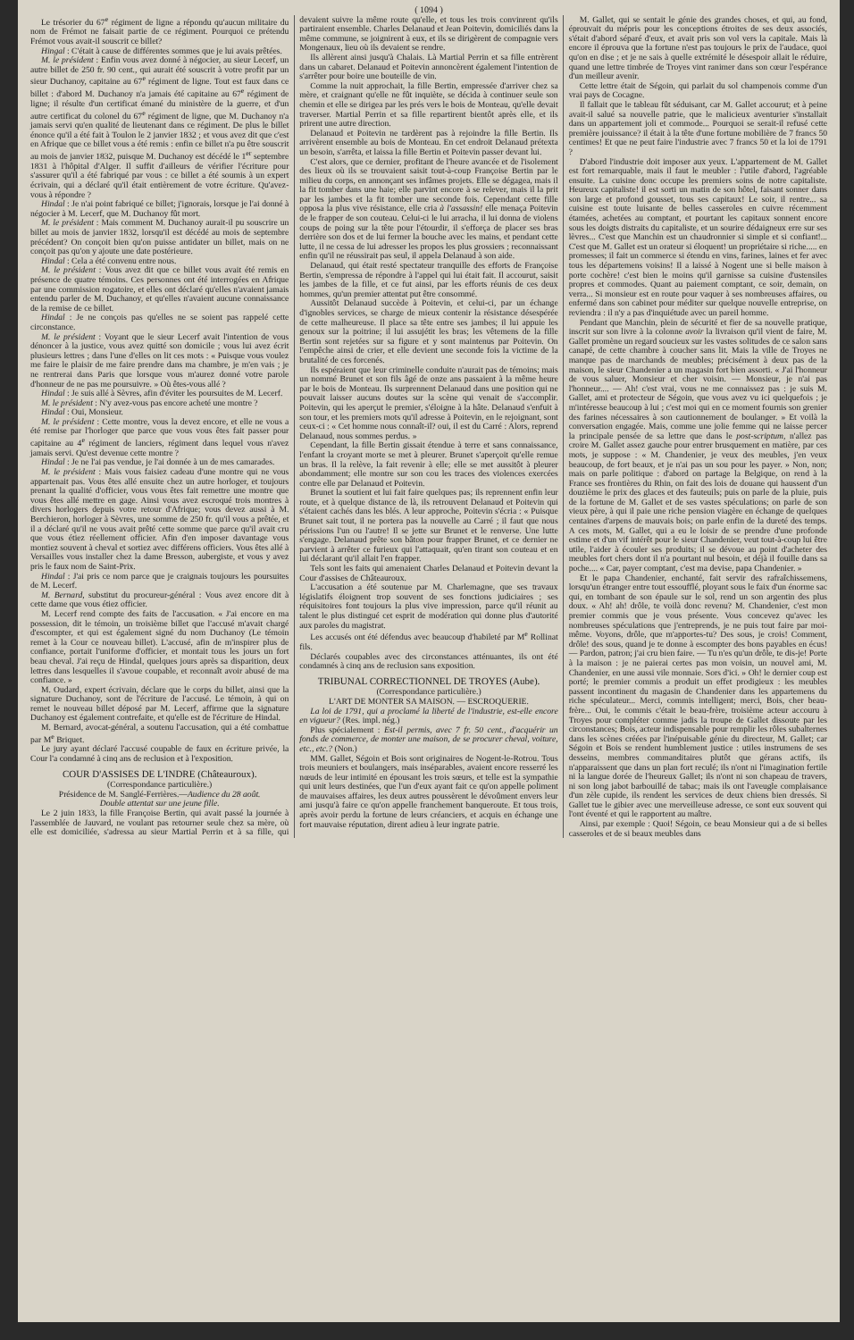( 1094 )
Le trésorier du 67<sup>e</sup> régiment de ligne a répondu qu'aucun militaire du nom de Frémot ne faisait partie de ce régiment. Pourquoi ce prétendu Frémot vous avait-il souscrit ce billet?
Hingal : C'était à cause de différentes sommes que je lui avais prêtées.
M. le président : Enfin vous avez donné à négocier, au sieur Lecerf, un autre billet de 250 fr. 90 cent., qui aurait été souscrit à votre profit par un sieur Duchanoy, capitaine au 67<sup>e</sup> régiment de ligne. Tout est faux dans ce billet : d'abord M. Duchanoy n'a jamais été capitaine au 67<sup>e</sup> régiment de ligne; il résulte d'un certificat émané du ministère de la guerre, et d'un autre certificat du colonel du 67<sup>e</sup> régiment de ligne, que M. Duchanoy n'a jamais servi qu'en qualité de lieutenant dans ce régiment. De plus le billet énonce qu'il a été fait à Toulon le 2 janvier 1832 ; et vous avez dit que c'est en Afrique que ce billet vous a été remis : enfin ce billet n'a pu être souscrit au mois de janvier 1832, puisque M. Duchanoy est décédé le 1<sup>er</sup> septembre 1831 à l'hôpital d'Alger. Il suffit d'ailleurs de vérifier l'écriture pour s'assurer qu'il a été fabriqué par vous : ce billet a été soumis à un expert écrivain, qui a déclaré qu'il était entièrement de votre écriture. Qu'avez-vous à répondre ?
Hindal : Je n'ai point fabriqué ce billet; j'ignorais, lorsque je l'ai donné à négocier à M. Lecerf, que M. Duchanoy fût mort.
M. le président : Mais comment M. Duchanoy aurait-il pu souscrire un billet au mois de janvier 1832, lorsqu'il est décédé au mois de septembre précédent? On conçoit bien qu'on puisse antidater un billet, mais on ne conçoit pas qu'on y ajoute une date postérieure.
Hindal : Cela a été convenu entre nous.
M. le président : Vous avez dit que ce billet vous avait été remis en présence de quatre témoins. Ces personnes ont été interrogées en Afrique par une commission rogatoire, et elles ont déclaré qu'elles n'avaient jamais entendu parler de M. Duchanoy, et qu'elles n'avaient aucune connaissance de la remise de ce billet.
Hindal : Je ne conçois pas qu'elles ne se soient pas rappelé cette circonstance.
M. le président : Voyant que le sieur Lecerf avait l'intention de vous dénoncer à la justice, vous avez quitté son domicile ; vous lui avez écrit plusieurs lettres ; dans l'une d'elles on lit ces mots : « Puisque vous voulez me faire le plaisir de me faire prendre dans ma chambre, je m'en vais ; je ne rentrerai dans Paris que lorsque vous m'aurez donné votre parole d'honneur de ne pas me poursuivre. » Où êtes-vous allé ?
Hindal : Je suis allé à Sèvres, afin d'éviter les poursuites de M. Lecerf.
M. le président : N'y avez-vous pas encore acheté une montre ?
Hindal : Oui, Monsieur.
M. le président : Cette montre, vous la devez encore, et elle ne vous a été remise par l'horloger que parce que vous vous êtes fait passer pour capitaine au 4<sup>e</sup> régiment de lanciers, régiment dans lequel vous n'avez jamais servi. Qu'est devenue cette montre ?
Hindal : Je ne l'ai pas vendue, je l'ai donnée à un de mes camarades.
M. le président : Mais vous faisiez cadeau d'une montre qui ne vous appartenait pas. Vous êtes allé ensuite chez un autre horloger, et toujours prenant la qualité d'officier, vous vous êtes fait remettre une montre que vous êtes allé mettre en gage. Ainsi vous avez escroqué trois montres à divers horlogers depuis votre retour d'Afrique; vous devez aussi à M. Berchieron, horloger à Sèvres, une somme de 250 fr. qu'il vous a prêtée, et il a déclaré qu'il ne vous avait prêté cette somme que parce qu'il avait cru que vous étiez réellement officier. Afin d'en imposer davantage vous montiez souvent à cheval et sortiez avec différens officiers. Vous êtes allé à Versailles vous installer chez la dame Bresson, aubergiste, et vous y avez pris le faux nom de Saint-Prix.
Hindal : J'ai pris ce nom parce que je craignais toujours les poursuites de M. Lecerf.
M. Bernard, substitut du procureur-général : Vous avez encore dit à cette dame que vous étiez officier.
M. Lecerf rend compte des faits de l'accusation. « J'ai encore en ma possession, dit le témoin, un troisième billet que l'accusé m'avait chargé d'escompter, et qui est également signé du nom Duchanoy (Le témoin remet à la Cour ce nouveau billet). L'accusé, afin de m'inspirer plus de confiance, portait l'uniforme d'officier, et montait tous les jours un fort beau cheval. J'ai reçu de Hindal, quelques jours après sa disparition, deux lettres dans lesquelles il s'avoue coupable, et reconnaît avoir abusé de ma confiance. »
M. Oudard, expert écrivain, déclare que le corps du billet, ainsi que la signature Duchanoy, sont de l'écriture de l'accusé. Le témoin, à qui on remet le nouveau billet déposé par M. Lecerf, affirme que la signature Duchanoy est également contrefaite, et qu'elle est de l'écriture de Hindal.
M. Bernard, avocat-général, a soutenu l'accusation, qui a été combattue par M<sup>e</sup> Briquet.
Le jury ayant déclaré l'accusé coupable de faux en écriture privée, la Cour l'a condamné à cinq ans de reclusion et à l'exposition.
COUR D'ASSISES DE L'INDRE (Châteauroux).
(Correspondance particulière.)
Présidence de M. Sanglé-Ferrières.—Audience du 28 août.
Double attentat sur une jeune fille.
Le 2 juin 1833, la fille Françoise Bertin, qui avait passé la journée à l'assemblée de Jauvard, ne voulant pas retourner seule chez sa mère, où elle est domiciliée, s'adressa au sieur Martial Perrin et à sa fille, qui devaient suivre la même route qu'elle, et tous les trois convinrent qu'ils partiraient ensemble. Charles Delanaud et Jean Poitevin, domiciliés dans la même commune, se joignirent à eux, et ils se dirigèrent de compagnie vers Mongenaux, lieu où ils devaient se rendre.
Ils allèrent ainsi jusqu'à Chalais. Là Martial Perrin et sa fille entrèrent dans un cabaret. Delanaud et Poitevin annoncèrent également l'intention de s'arrêter pour boire une bouteille de vin.
Comme la nuit approchait, la fille Bertin, empressée d'arriver chez sa mère, et craignant qu'elle ne fût inquiète, se décida à continuer seule son chemin et elle se dirigea par les prés vers le bois de Monteau, qu'elle devait traverser. Martial Perrin et sa fille repartirent bientôt après elle, et ils prirent une autre direction.
Delanaud et Poitevin ne tardèrent pas à rejoindre la fille Bertin. Ils arrivèrent ensemble au bois de Monteau. En cet endroit Delanaud prétexta un besoin, s'arrêta, et laissa la fille Bertin et Poitevin passer devant lui.
C'est alors, que ce dernier, profitant de l'heure avancée et de l'isolement des lieux où ils se trouvaient saisit tout-à-coup Françoise Bertin par le milieu du corps, en annonçant ses infâmes projets. Elle se dégagea, mais il la fit tomber dans une haie; elle parvint encore à se relever, mais il la prit par les jambes et la fit tomber une seconde fois. Cependant cette fille opposa la plus vive résistance, elle cria à l'assassin! elle menaça Poitevin de le frapper de son couteau. Celui-ci le lui arracha, il lui donna de violens coups de poing sur la tête pour l'étourdir, il s'efforça de placer ses bras derrière son dos et de lui fermer la bouche avec les mains, et pendant cette lutte, il ne cessa de lui adresser les propos les plus grossiers ; reconnaissant enfin qu'il ne réussirait pas seul, il appela Delanaud à son aide.
Delanaud, qui était resté spectateur tranquille des efforts de Françoise Bertin, s'empressa de répondre à l'appel qui lui était fait. Il accourut, saisit les jambes de la fille, et ce fut ainsi, par les efforts réunis de ces deux hommes, qu'un premier attentat put être consommé.
Aussitôt Delanaud succède à Poitevin, et celui-ci, par un échange d'ignobles services, se charge de mieux contenir la résistance désespérée de cette malheureuse. Il place sa tête entre ses jambes; il lui appuie les genoux sur la poitrine; il lui assujétit les bras; les vêtemens de la fille Bertin sont rejetées sur sa figure et y sont maintenus par Poitevin. On l'empêche ainsi de crier, et elle devient une seconde fois la victime de la brutalité de ces forcenés.
Ils espéraient que leur criminelle conduite n'aurait pas de témoins; mais un nommé Brunet et son fils âgé de onze ans passaient à la même heure par le bois de Monteau. Ils surprennent Delanaud dans une position qui ne pouvait laisser aucuns doutes sur la scène qui venait de s'accomplir. Poitevin, qui les aperçut le premier, s'éloigne à la hâte. Delanaud s'enfuit à son tour, et les premiers mots qu'il adresse à Poitevin, en le rejoignant, sont ceux-ci : « Cet homme nous connaît-il? oui, il est du Carré : Alors, reprend Delanaud, nous sommes perdus. »
Cependant, la fille Bertin gissait étendue à terre et sans connaissance, l'enfant la croyant morte se met à pleurer. Brunet s'aperçoit qu'elle remue un bras. Il la relève, la fait revenir à elle; elle se met aussitôt à pleurer abondamment; elle montre sur son cou les traces des violences exercées contre elle par Delanaud et Poitevin.
Brunet la soutient et lui fait faire quelques pas; ils reprennent enfin leur route, et à quelque distance de là, ils retrouvent Delanaud et Poitevin qui s'étaient cachés dans les blés. A leur approche, Poitevin s'écria : « Puisque Brunet sait tout, il ne portera pas la nouvelle au Carré ; il faut que nous périssions l'un ou l'autre! Il se jette sur Brunet et le renverse. Une lutte s'engage. Delanaud prête son bâton pour frapper Brunet, et ce dernier ne parvient à arrêter ce furieux qui l'attaquait, qu'en tirant son couteau et en lui déclarant qu'il allait l'en frapper.
Tels sont les faits qui amenaient Charles Delanaud et Poitevin devant la Cour d'assises de Châteauroux.
L'accusation a été soutenue par M. Charlemagne, que ses travaux législatifs éloignent trop souvent de ses fonctions judiciaires ; ses réquisitoires font toujours la plus vive impression, parce qu'il réunit au talent le plus distingué cet esprit de modération qui donne plus d'autorité aux paroles du magistrat.
Les accusés ont été défendus avec beaucoup d'habileté par M<sup>e</sup> Rollinat fils.
Déclarés coupables avec des circonstances atténuantes, ils ont été condamnés à cinq ans de reclusion sans exposition.
TRIBUNAL CORRECTIONNEL DE TROYES (Aube).
(Correspondance particulière.)
L'ART DE MONTER SA MAISON. — ESCROQUERIE.
La loi de 1791, qui a proclamé la liberté de l'industrie, est-elle encore en vigueur? (Res. impl. nég.)
Plus spécialement : Est-il permis, avec 7 fr. 50 cent., d'acquérir un fonds de commerce, de monter une maison, de se procurer cheval, voiture, etc., etc.? (Non.)
MM. Gallet, Ségoin et Bois sont originaires de Nogent-le-Rotrou. Tous trois meuniers et boulangers, mais inséparables, avaient encore resserré les nœuds de leur intimité en épousant les trois sœurs, et telle est la sympathie qui unit leurs destinées, que l'un d'eux ayant fait ce qu'on appelle poliment de mauvaises affaires, les deux autres poussèrent le dévoûment envers leur ami jusqu'à faire ce qu'on appelle franchement banqueroute. Et tous trois, après avoir perdu la fortune de leurs créanciers, et acquis en échange une fort mauvaise réputation, dirent adieu à leur ingrate patrie.
M. Gallet, qui se sentait le génie des grandes choses, et qui, au fond, éprouvait du mépris pour les conceptions étroites de ses deux associés, s'était d'abord séparé d'eux, et avait pris son vol vers la capitale. Mais là encore il éprouva que la fortune n'est pas toujours le prix de l'audace, quoi qu'on en dise ; et je ne sais à quelle extrémité le désespoir allait le réduire, quand une lettre timbrée de Troyes vint ranimer dans son cœur l'espérance d'un meilleur avenir.
Cette lettre était de Ségoin, qui parlait du sol champenois comme d'un vrai pays de Cocagne.
Il fallait que le tableau fût séduisant, car M. Gallet accourut; et à peine avait-il salué sa nouvelle patrie, que le malicieux aventurier s'installait dans un appartement joli et commode... Pourquoi se serait-il refusé cette première jouissance? il était à la tête d'une fortune mobilière de 7 francs 50 centimes! Et que ne peut faire l'industrie avec 7 francs 50 et la loi de 1791 ?
D'abord l'industrie doit imposer aux yeux. L'appartement de M. Gallet est fort remarquable, mais il faut le meubler : l'utile d'abord, l'agréable ensuite. La cuisine donc occupe les premiers soins de notre capitaliste. Heureux capitaliste! il est sorti un matin de son hôtel, faisant sonner dans son large et profond gousset, tous ses capitaux! Le soir, il rentre... sa cuisine est toute luisante de belles casseroles en cuivre récemment étamées, achetées au comptant, et pourtant les capitaux sonnent encore sous les doigts distraits du capitaliste, et un sourire dédaigneux erre sur ses lèvres... C'est que Manchin est un chaudronnier si simple et si confiant!... C'est que M. Gallet est un orateur si éloquent! un propriétaire si riche..... en promesses; il fait un commerce si étendu en vins, farines, laines et fer avec tous les départemens voisins! Il a laissé à Nogent une si belle maison à porte cochère! c'est bien le moins qu'il garnisse sa cuisine d'ustensiles propres et commodes. Quant au paiement comptant, ce soir, demain, on verra... Si monsieur est en route pour vaquer à ses nombreuses affaires, ou enfermé dans son cabinet pour méditer sur quelque nouvelle entreprise, on reviendra : il n'y a pas d'inquiétude avec un pareil homme.
Pendant que Manchin, plein de sécurité et fier de sa nouvelle pratique, inscrit sur son livre à la colonne avoir la livraison qu'il vient de faire, M. Gallet promène un regard soucieux sur les vastes solitudes de ce salon sans canapé, de cette chambre à coucher sans lit. Mais la ville de Troyes ne manque pas de marchands de meubles; précisément à deux pas de la maison, le sieur Chandenier a un magasin fort bien assorti. « J'ai l'honneur de vous saluer, Monsieur et cher voisin. — Monsieur, je n'ai pas l'honneur.... — Ah! c'est vrai, vous ne me connaissez pas : je suis M. Gallet, ami et protecteur de Ségoin, que vous avez vu ici quelquefois ; je m'intéresse beaucoup à lui ; c'est moi qui en ce moment fournis son grenier des farines nécessaires à son cautionnement de boulanger. » Et voilà la conversation engagée. Mais, comme une jolie femme qui ne laisse percer la principale pensée de sa lettre que dans le post-scriptum, n'allez pas croire M. Gallet assez gauche pour entrer brusquement en matière, par ces mots, je suppose : « M. Chandenier, je veux des meubles, j'en veux beaucoup, de fort beaux, et je n'ai pas un sou pour les payer. » Non, non; mais on parle politique : d'abord on partage la Belgique, on rend à la France ses frontières du Rhin, on fait des lois de douane qui haussent d'un douzième le prix des glaces et des fauteuils; puis on parle de la pluie, puis de la fortune de M. Gallet et de ses vastes spéculations; on parle de son vieux père, à qui il paie une riche pension viagère en échange de quelques centaines d'arpens de mauvais bois; on parle enfin de la dureté des temps. A ces mots, M. Gallet, qui a eu le loisir de se prendre d'une profonde estime et d'un vif intérêt pour le sieur Chandenier, veut tout-à-coup lui être utile, l'aider à écouler ses produits; il se dévoue au point d'acheter des meubles fort chers dont il n'a pourtant nul besoin, et déjà il fouille dans sa poche.... « Car, payer comptant, c'est ma devise, papa Chandenier. »
Et le papa Chandenier, enchanté, fait servir des rafraîchissemens, lorsqu'un étranger entre tout essoufflé, ployant sous le faix d'un énorme sac qui, en tombant de son épaule sur le sol, rend un son argentin des plus doux. « Ah! ah! drôle, te voilà donc revenu? M. Chandenier, c'est mon premier commis que je vous présente. Vous concevez qu'avec les nombreuses spéculations que j'entreprends, je ne puis tout faire par moi-même. Voyons, drôle, que m'apportes-tu? Des sous, je crois! Comment, drôle! des sous, quand je te donne à escompter des bons payables en écus! — Pardon, patron; j'ai cru bien faire. — Tu n'es qu'un drôle, te dis-je! Porte à la maison : je ne paierai certes pas mon voisin, un nouvel ami, M. Chandenier, en une aussi vile monnaie. Sors d'ici. » Oh! le dernier coup est porté; le premier commis a produit un effet prodigieux : les meubles passent incontinent du magasin de Chandenier dans les appartemens du riche spéculateur... Merci, commis intelligent; merci, Bois, cher beau-frère... Oui, le commis c'était le beau-frère, troisième acteur accouru à Troyes pour compléter comme jadis la troupe de Gallet dissoute par les circonstances; Bois, acteur indispensable pour remplir les rôles subalternes dans les scènes créées par l'inépuisable génie du directeur, M. Gallet; car Ségoin et Bois se rendent humblement justice : utiles instrumens de ses desseins, membres commanditaires plutôt que gérans actifs, ils n'apparaissent que dans un plan fort reculé; ils n'ont ni l'imagination fertile ni la langue dorée de l'heureux Gallet; ils n'ont ni son chapeau de travers, ni son long jabot barbouillé de tabac; mais ils ont l'aveugle complaisance d'un zèle cupide, ils rendent les services de deux chiens bien dressés. Si Gallet tue le gibier avec une merveilleuse adresse, ce sont eux souvent qui l'ont éventé et qui le rapportent au maître.
Ainsi, par exemple : Quoi! Ségoin, ce beau Monsieur qui a de si belles casseroles et de si beaux meubles dans